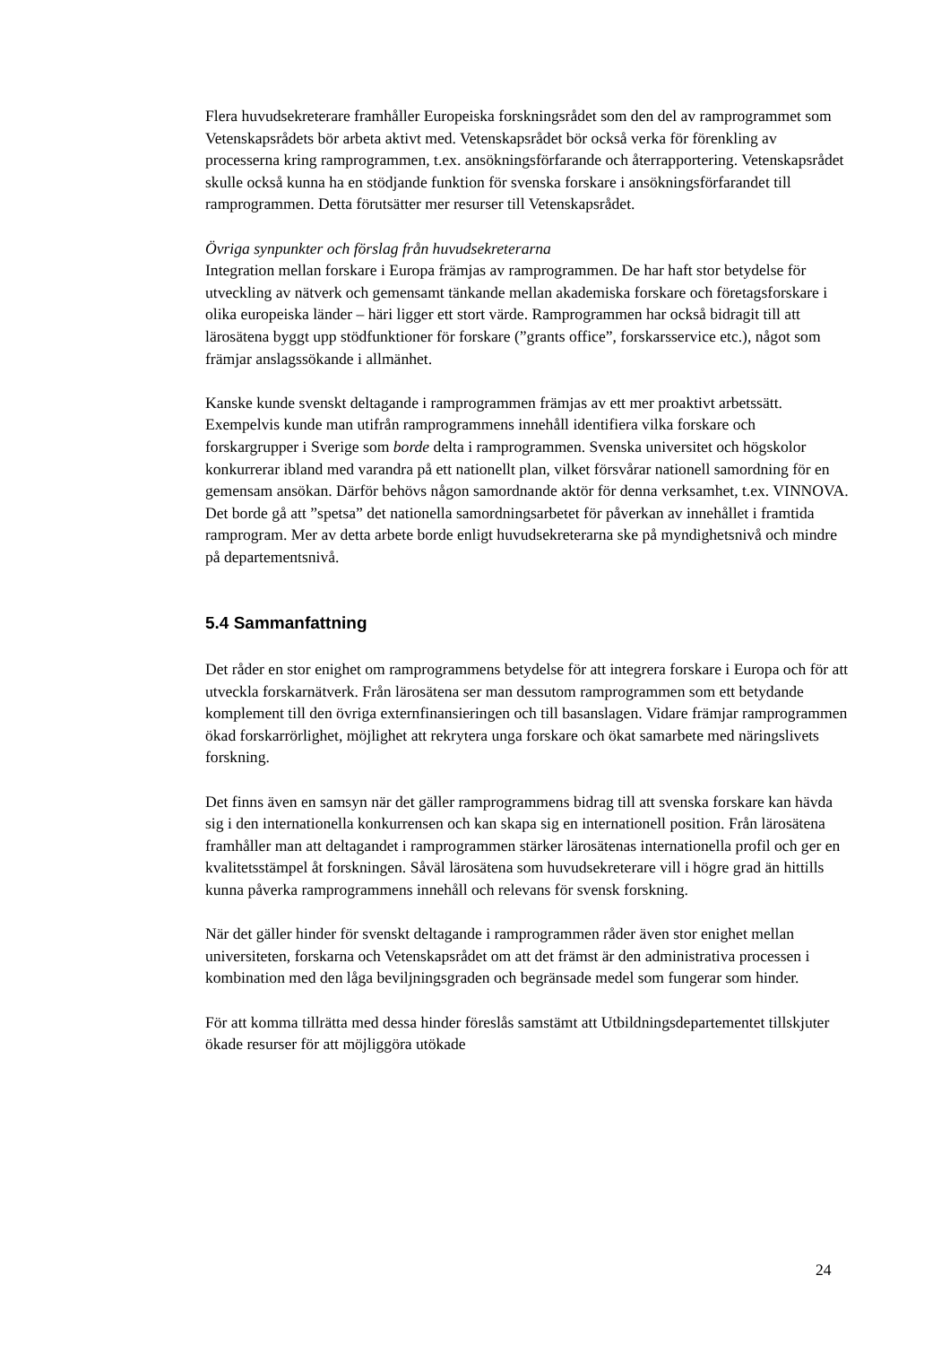Flera huvudsekreterare framhåller Europeiska forskningsrådet som den del av ramprogrammet som Vetenskapsrådets bör arbeta aktivt med. Vetenskapsrådet bör också verka för förenkling av processerna kring ramprogrammen, t.ex. ansökningsförfarande och återrapportering. Vetenskapsrådet skulle också kunna ha en stödjande funktion för svenska forskare i ansökningsförfarandet till ramprogrammen. Detta förutsätter mer resurser till Vetenskapsrådet.
Övriga synpunkter och förslag från huvudsekreterarna
Integration mellan forskare i Europa främjas av ramprogrammen. De har haft stor betydelse för utveckling av nätverk och gemensamt tänkande mellan akademiska forskare och företagsforskare i olika europeiska länder – häri ligger ett stort värde. Ramprogrammen har också bidragit till att lärosätena byggt upp stödfunktioner för forskare (”grants office”, forskarsservice etc.), något som främjar anslagssökande i allmänhet.
Kanske kunde svenskt deltagande i ramprogrammen främjas av ett mer proaktivt arbetssätt. Exempelvis kunde man utifrån ramprogrammens innehåll identifiera vilka forskare och forskargrupper i Sverige som borde delta i ramprogrammen. Svenska universitet och högskolor konkurrerar ibland med varandra på ett nationellt plan, vilket försvårar nationell samordning för en gemensam ansökan. Därför behövs någon samordnande aktör för denna verksamhet, t.ex. VINNOVA. Det borde gå att ”spetsa” det nationella samordningsarbetet för påverkan av innehållet i framtida ramprogram. Mer av detta arbete borde enligt huvudsekreterarna ske på myndighetsnivå och mindre på departementsnivå.
5.4 Sammanfattning
Det råder en stor enighet om ramprogrammens betydelse för att integrera forskare i Europa och för att utveckla forskarnätverk. Från lärosätena ser man dessutom ramprogrammen som ett betydande komplement till den övriga externfinansieringen och till basanslagen. Vidare främjar ramprogrammen ökad forskarrörlighet, möjlighet att rekrytera unga forskare och ökat samarbete med näringslivets forskning.
Det finns även en samsyn när det gäller ramprogrammens bidrag till att svenska forskare kan hävda sig i den internationella konkurrensen och kan skapa sig en internationell position. Från lärosätena framhåller man att deltagandet i ramprogrammen stärker lärosätenas internationella profil och ger en kvalitetsstämpel åt forskningen. Såväl lärosätena som huvudsekreterare vill i högre grad än hittills kunna påverka ramprogrammens innehåll och relevans för svensk forskning.
När det gäller hinder för svenskt deltagande i ramprogrammen råder även stor enighet mellan universiteten, forskarna och Vetenskapsrådet om att det främst är den administrativa processen i kombination med den låga beviljningsgraden och begränsade medel som fungerar som hinder.
För att komma tillrätta med dessa hinder föreslås samstämt att Utbildningsdepartementet tillskjuter ökade resurser för att möjliggöra utökade
24